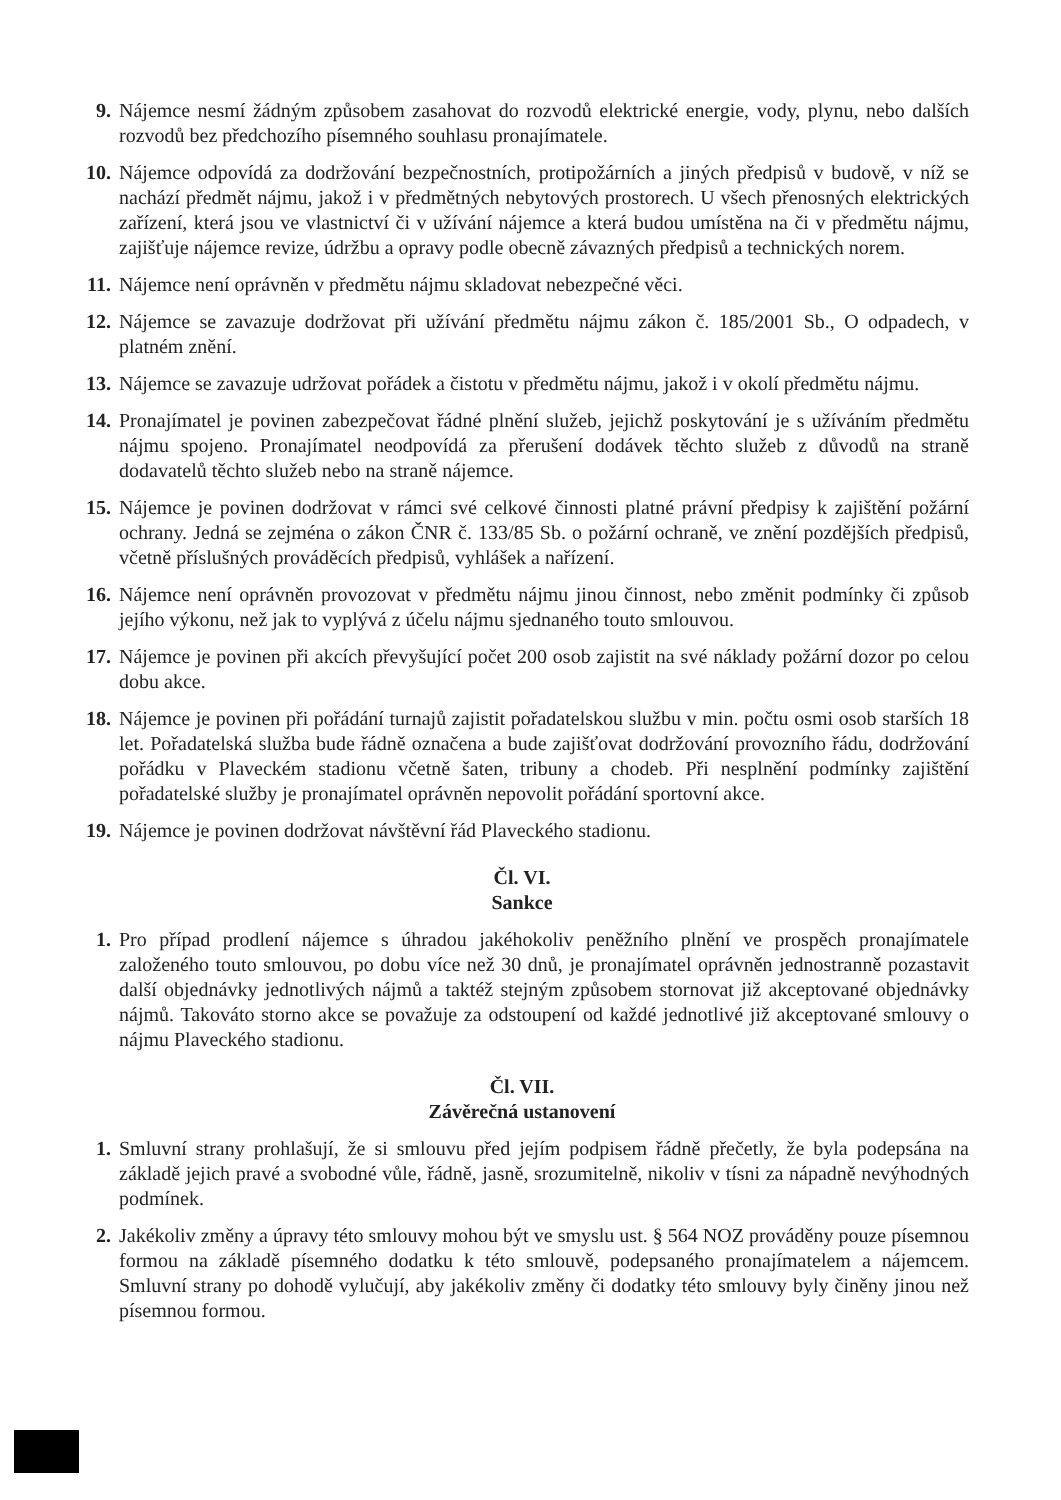9. Nájemce nesmí žádným způsobem zasahovat do rozvodů elektrické energie, vody, plynu, nebo dalších rozvodů bez předchozího písemného souhlasu pronajímatele.
10. Nájemce odpovídá za dodržování bezpečnostních, protipožárních a jiných předpisů v budově, v níž se nachází předmět nájmu, jakož i v předmětných nebytových prostorech. U všech přenosných elektrických zařízení, která jsou ve vlastnictví či v užívání nájemce a která budou umístěna na či v předmětu nájmu, zajišťuje nájemce revize, údržbu a opravy podle obecně závazných předpisů a technických norem.
11. Nájemce není oprávněn v předmětu nájmu skladovat nebezpečné věci.
12. Nájemce se zavazuje dodržovat při užívání předmětu nájmu zákon č. 185/2001 Sb., O odpadech, v platném znění.
13. Nájemce se zavazuje udržovat pořádek a čistotu v předmětu nájmu, jakož i v okolí předmětu nájmu.
14. Pronajímatel je povinen zabezpečovat řádné plnění služeb, jejichž poskytování je s užíváním předmětu nájmu spojeno. Pronajímatel neodpovídá za přerušení dodávek těchto služeb z důvodů na straně dodavatelů těchto služeb nebo na straně nájemce.
15. Nájemce je povinen dodržovat v rámci své celkové činnosti platné právní předpisy k zajištění požární ochrany. Jedná se zejména o zákon ČNR č. 133/85 Sb. o požární ochraně, ve znění pozdějších předpisů, včetně příslušných prováděcích předpisů, vyhlášek a nařízení.
16. Nájemce není oprávněn provozovat v předmětu nájmu jinou činnost, nebo změnit podmínky či způsob jejího výkonu, než jak to vyplývá z účelu nájmu sjednaného touto smlouvou.
17. Nájemce je povinen při akcích převyšující počet 200 osob zajistit na své náklady požární dozor po celou dobu akce.
18. Nájemce je povinen při pořádání turnajů zajistit pořadatelskou službu v min. počtu osmi osob starších 18 let. Pořadatelská služba bude řádně označena a bude zajišťovat dodržování provozního řádu, dodržování pořádku v Plaveckém stadionu včetně šaten, tribuny a chodeb. Při nesplnění podmínky zajištění pořadatelské služby je pronajímatel oprávněn nepovolit pořádání sportovní akce.
19. Nájemce je povinen dodržovat návštěvní řád Plaveckého stadionu.
Čl. VI.
Sankce
1. Pro případ prodlení nájemce s úhradou jakéhokoliv peněžního plnění ve prospěch pronajímatele založeného touto smlouvou, po dobu více než 30 dnů, je pronajímatel oprávněn jednostranně pozastavit další objednávky jednotlivých nájmů a taktéž stejným způsobem stornovat již akceptované objednávky nájmů. Takováto storno akce se považuje za odstoupení od každé jednotlivé již akceptované smlouvy o nájmu Plaveckého stadionu.
Čl. VII.
Závěrečná ustanovení
1. Smluvní strany prohlašují, že si smlouvu před jejím podpisem řádně přečetly, že byla podepsána na základě jejich pravé a svobodné vůle, řádně, jasně, srozumitelně, nikoliv v tísni za nápadně nevýhodných podmínek.
2. Jakékoliv změny a úpravy této smlouvy mohou být ve smyslu ust. § 564 NOZ prováděny pouze písemnou formou na základě písemného dodatku k této smlouvě, podepsaného pronajímatelem a nájemcem. Smluvní strany po dohodě vylučují, aby jakékoliv změny či dodatky této smlouvy byly činěny jinou než písemnou formou.